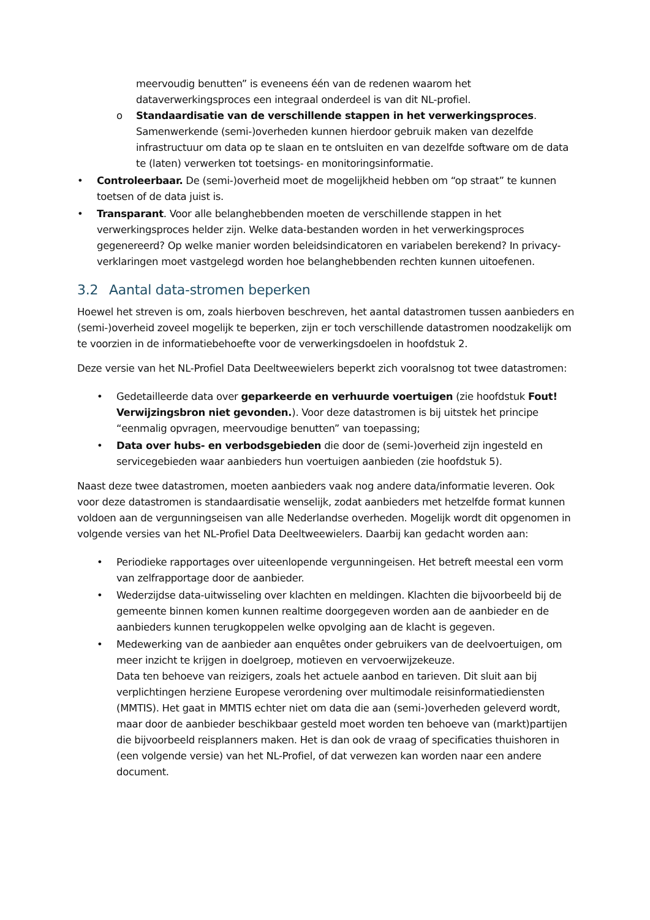meervoudig benutten” is eveneens één van de redenen waarom het dataverwerkingsproces een integraal onderdeel is van dit NL-profiel.
o Standaardisatie van de verschillende stappen in het verwerkingsproces. Samenwerkende (semi-)overheden kunnen hierdoor gebruik maken van dezelfde infrastructuur om data op te slaan en te ontsluiten en van dezelfde software om de data te (laten) verwerken tot toetsings- en monitoringsinformatie.
• Controleerbaar. De (semi-)overheid moet de mogelijkheid hebben om “op straat” te kunnen toetsen of de data juist is.
• Transparant. Voor alle belanghebbenden moeten de verschillende stappen in het verwerkingsproces helder zijn. Welke data-bestanden worden in het verwerkingsproces gegenereerd? Op welke manier worden beleidsindicatoren en variabelen berekend? In privacy-verklaringen moet vastgelegd worden hoe belanghebbenden rechten kunnen uitoefenen.
3.2 Aantal data-stromen beperken
Hoewel het streven is om, zoals hierboven beschreven, het aantal datastromen tussen aanbieders en (semi-)overheid zoveel mogelijk te beperken, zijn er toch verschillende datastromen noodzakelijk om te voorzien in de informatiebehoefte voor de verwerkingsdoelen in hoofdstuk 2.
Deze versie van het NL-Profiel Data Deeltweewielers beperkt zich vooralsnog tot twee datastromen:
• Gedetailleerde data over geparkeerde en verhuurde voertuigen (zie hoofdstuk Fout! Verwijzingsbron niet gevonden.). Voor deze datastromen is bij uitstek het principe “eenmalig opvragen, meervoudige benutten” van toepassing;
• Data over hubs- en verbodsgebieden die door de (semi-)overheid zijn ingesteld en servicegebieden waar aanbieders hun voertuigen aanbieden (zie hoofdstuk 5).
Naast deze twee datastromen, moeten aanbieders vaak nog andere data/informatie leveren. Ook voor deze datastromen is standaardisatie wenselijk, zodat aanbieders met hetzelfde format kunnen voldoen aan de vergunningseisen van alle Nederlandse overheden. Mogelijk wordt dit opgenomen in volgende versies van het NL-Profiel Data Deeltweewielers. Daarbij kan gedacht worden aan:
• Periodieke rapportages over uiteenlopende vergunningeisen. Het betreft meestal een vorm van zelfrapportage door de aanbieder.
• Wederzijdse data-uitwisseling over klachten en meldingen. Klachten die bijvoorbeeld bij de gemeente binnen komen kunnen realtime doorgegeven worden aan de aanbieder en de aanbieders kunnen terugkoppelen welke opvolging aan de klacht is gegeven.
• Medewerking van de aanbieder aan enquêtes onder gebruikers van de deelvoertuigen, om meer inzicht te krijgen in doelgroep, motieven en vervoerwijzekeuze.
Data ten behoeve van reizigers, zoals het actuele aanbod en tarieven. Dit sluit aan bij verplichtingen herziene Europese verordening over multimodale reisinformatiediensten (MMTIS). Het gaat in MMTIS echter niet om data die aan (semi-)overheden geleverd wordt, maar door de aanbieder beschikbaar gesteld moet worden ten behoeve van (markt)partijen die bijvoorbeeld reisplanners maken. Het is dan ook de vraag of specificaties thuishoren in (een volgende versie) van het NL-Profiel, of dat verwezen kan worden naar een andere document.